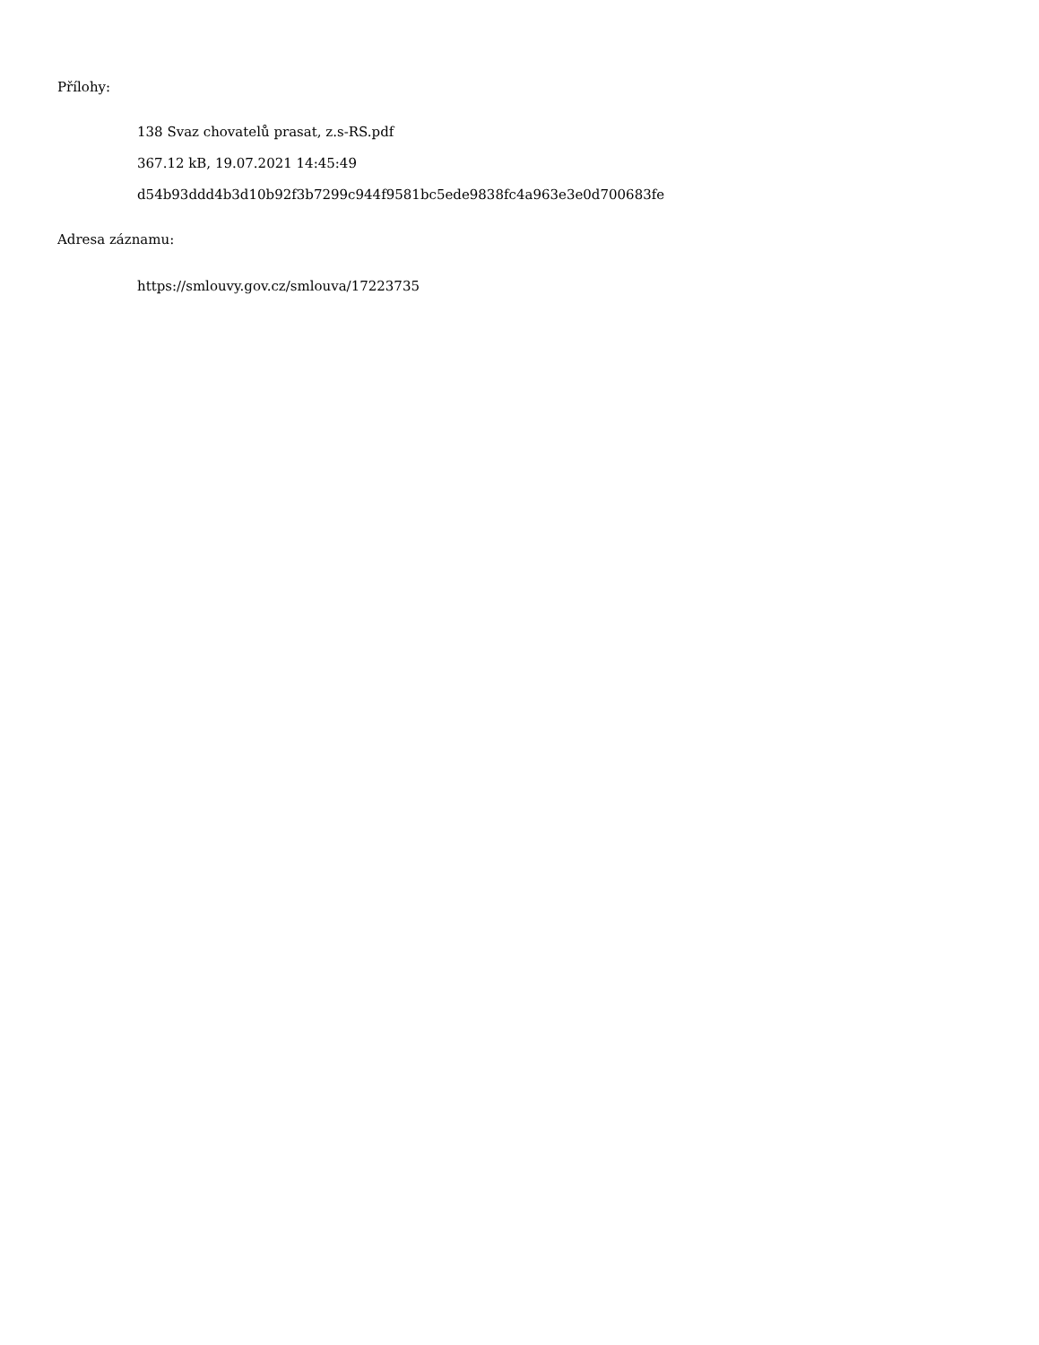Přílohy:
138 Svaz chovatelů prasat, z.s-RS.pdf
367.12 kB, 19.07.2021 14:45:49
d54b93ddd4b3d10b92f3b7299c944f9581bc5ede9838fc4a963e3e0d700683fe
Adresa záznamu:
https://smlouvy.gov.cz/smlouva/17223735